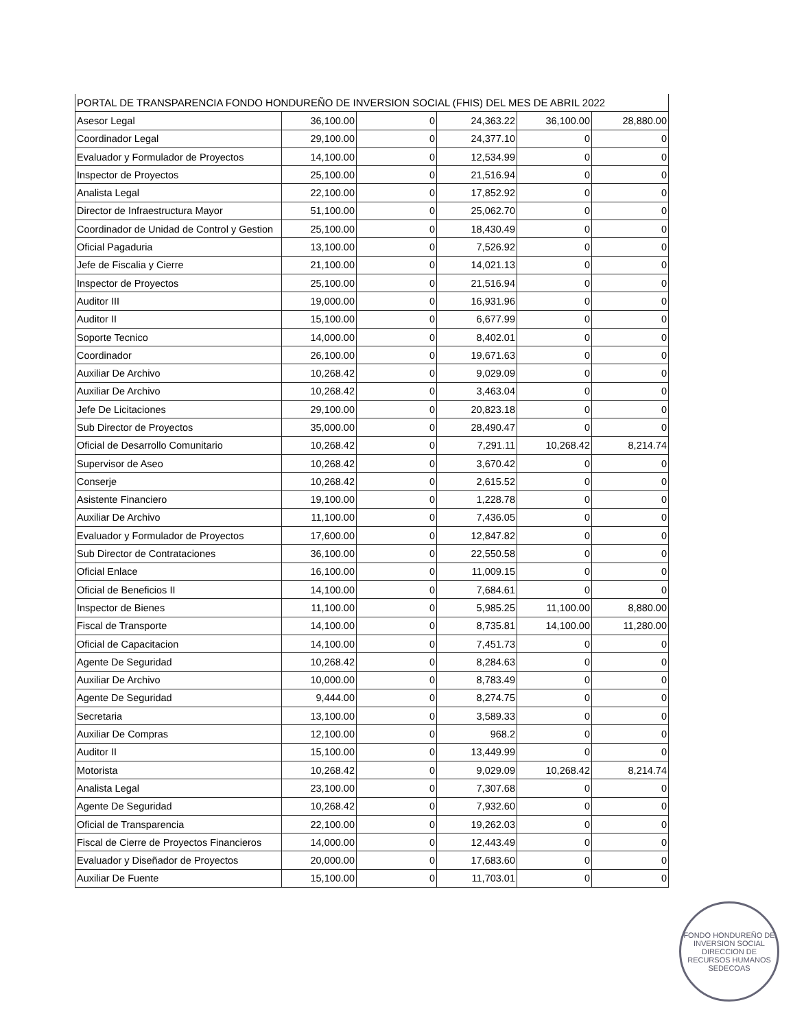| PORTAL DE TRANSPARENCIA FONDO HONDUREÑO DE INVERSION SOCIAL (FHIS) DEL MES DE ABRIL 2022 | | | | | |
| Asesor Legal | 36,100.00 | 0 | 24,363.22 | 36,100.00 | 28,880.00 |
| Coordinador Legal | 29,100.00 | 0 | 24,377.10 | 0 | 0 |
| Evaluador y Formulador de Proyectos | 14,100.00 | 0 | 12,534.99 | 0 | 0 |
| Inspector de Proyectos | 25,100.00 | 0 | 21,516.94 | 0 | 0 |
| Analista Legal | 22,100.00 | 0 | 17,852.92 | 0 | 0 |
| Director de Infraestructura Mayor | 51,100.00 | 0 | 25,062.70 | 0 | 0 |
| Coordinador de Unidad de Control y Gestion | 25,100.00 | 0 | 18,430.49 | 0 | 0 |
| Oficial Pagaduria | 13,100.00 | 0 | 7,526.92 | 0 | 0 |
| Jefe de Fiscalia y Cierre | 21,100.00 | 0 | 14,021.13 | 0 | 0 |
| Inspector de Proyectos | 25,100.00 | 0 | 21,516.94 | 0 | 0 |
| Auditor III | 19,000.00 | 0 | 16,931.96 | 0 | 0 |
| Auditor II | 15,100.00 | 0 | 6,677.99 | 0 | 0 |
| Soporte Tecnico | 14,000.00 | 0 | 8,402.01 | 0 | 0 |
| Coordinador | 26,100.00 | 0 | 19,671.63 | 0 | 0 |
| Auxiliar De Archivo | 10,268.42 | 0 | 9,029.09 | 0 | 0 |
| Auxiliar De Archivo | 10,268.42 | 0 | 3,463.04 | 0 | 0 |
| Jefe De Licitaciones | 29,100.00 | 0 | 20,823.18 | 0 | 0 |
| Sub Director de Proyectos | 35,000.00 | 0 | 28,490.47 | 0 | 0 |
| Oficial de Desarrollo Comunitario | 10,268.42 | 0 | 7,291.11 | 10,268.42 | 8,214.74 |
| Supervisor de Aseo | 10,268.42 | 0 | 3,670.42 | 0 | 0 |
| Conserje | 10,268.42 | 0 | 2,615.52 | 0 | 0 |
| Asistente Financiero | 19,100.00 | 0 | 1,228.78 | 0 | 0 |
| Auxiliar De Archivo | 11,100.00 | 0 | 7,436.05 | 0 | 0 |
| Evaluador y Formulador de Proyectos | 17,600.00 | 0 | 12,847.82 | 0 | 0 |
| Sub Director de Contrataciones | 36,100.00 | 0 | 22,550.58 | 0 | 0 |
| Oficial Enlace | 16,100.00 | 0 | 11,009.15 | 0 | 0 |
| Oficial de Beneficios II | 14,100.00 | 0 | 7,684.61 | 0 | 0 |
| Inspector de Bienes | 11,100.00 | 0 | 5,985.25 | 11,100.00 | 8,880.00 |
| Fiscal de Transporte | 14,100.00 | 0 | 8,735.81 | 14,100.00 | 11,280.00 |
| Oficial de Capacitacion | 14,100.00 | 0 | 7,451.73 | 0 | 0 |
| Agente De Seguridad | 10,268.42 | 0 | 8,284.63 | 0 | 0 |
| Auxiliar De Archivo | 10,000.00 | 0 | 8,783.49 | 0 | 0 |
| Agente De Seguridad | 9,444.00 | 0 | 8,274.75 | 0 | 0 |
| Secretaria | 13,100.00 | 0 | 3,589.33 | 0 | 0 |
| Auxiliar De Compras | 12,100.00 | 0 | 968.2 | 0 | 0 |
| Auditor II | 15,100.00 | 0 | 13,449.99 | 0 | 0 |
| Motorista | 10,268.42 | 0 | 9,029.09 | 10,268.42 | 8,214.74 |
| Analista Legal | 23,100.00 | 0 | 7,307.68 | 0 | 0 |
| Agente De Seguridad | 10,268.42 | 0 | 7,932.60 | 0 | 0 |
| Oficial de Transparencia | 22,100.00 | 0 | 19,262.03 | 0 | 0 |
| Fiscal de Cierre de Proyectos Financieros | 14,000.00 | 0 | 12,443.49 | 0 | 0 |
| Evaluador y Diseñador de Proyectos | 20,000.00 | 0 | 17,683.60 | 0 | 0 |
| Auxiliar De Fuente | 15,100.00 | 0 | 11,703.01 | 0 | 0 |
FONDO HONDUREÑO DE INVERSION SOCIAL
DIRECCION DE RECURSOS HUMANOS
SEDECOAS